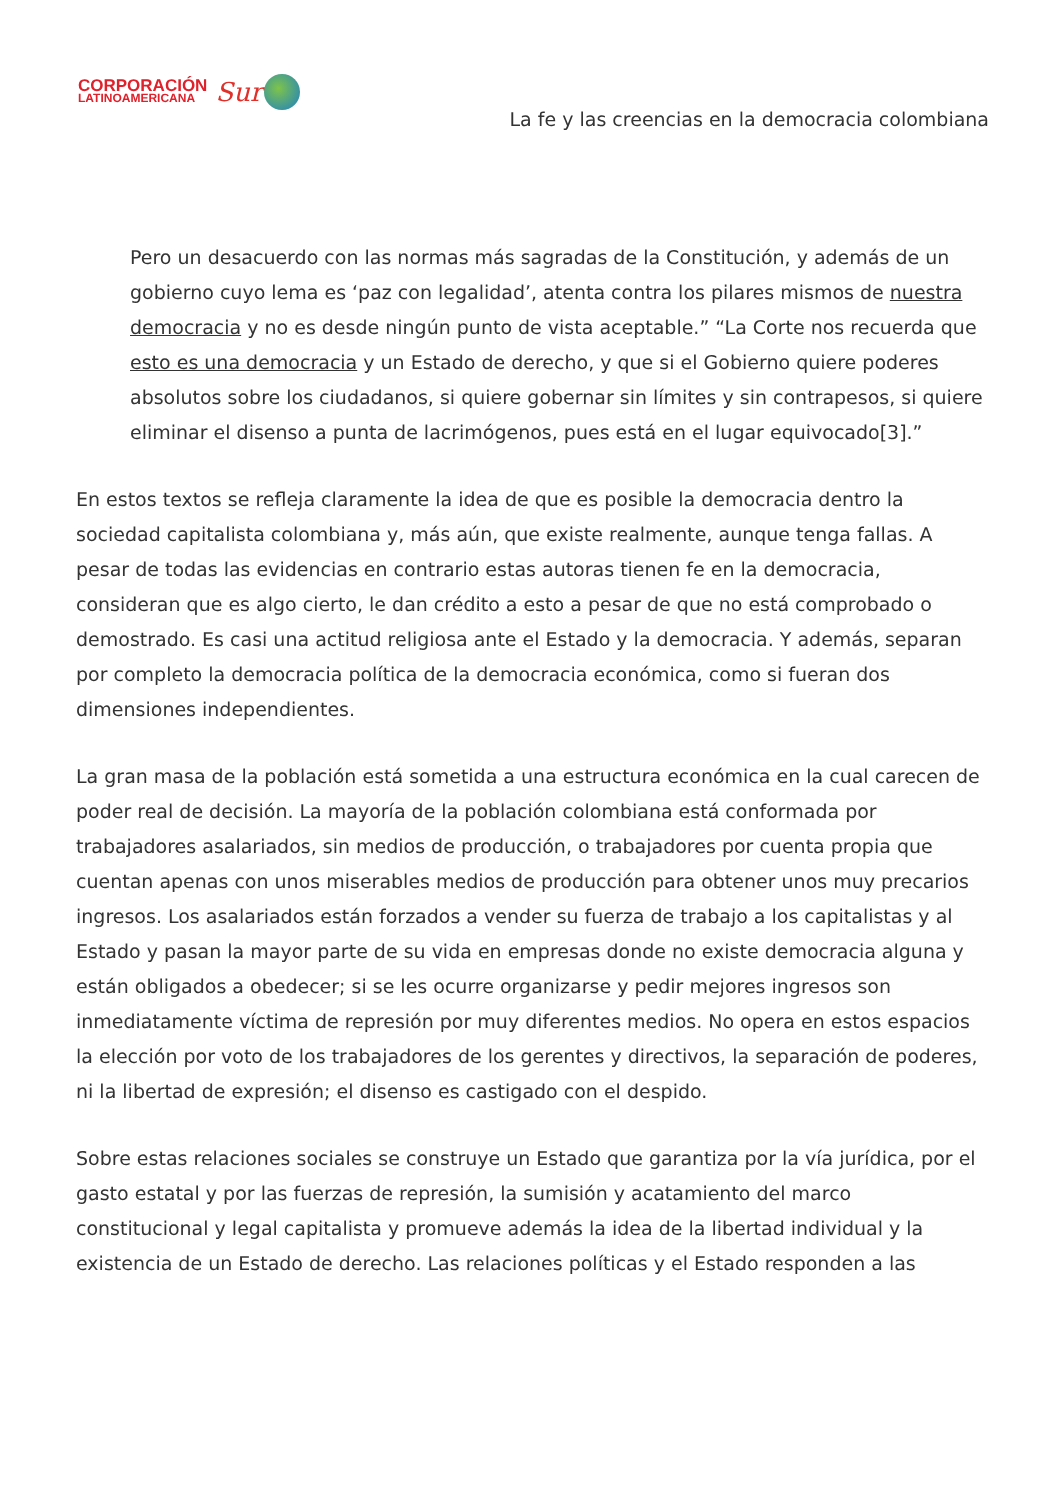CORPORACIÓN
LATINOAMERICANA
Sur
La fe y las creencias en la democracia colombiana
Pero un desacuerdo con las normas más sagradas de la Constitución, y además de un gobierno cuyo lema es ‘paz con legalidad’, atenta contra los pilares mismos de nuestra democracia y no es desde ningún punto de vista aceptable.” “La Corte nos recuerda que esto es una democracia y un Estado de derecho, y que si el Gobierno quiere poderes absolutos sobre los ciudadanos, si quiere gobernar sin límites y sin contrapesos, si quiere eliminar el disenso a punta de lacrimógenos, pues está en el lugar equivocado[3].”
En estos textos se refleja claramente la idea de que es posible la democracia dentro la sociedad capitalista colombiana y, más aún, que existe realmente, aunque tenga fallas. A pesar de todas las evidencias en contrario estas autoras tienen fe en la democracia, consideran que es algo cierto, le dan crédito a esto a pesar de que no está comprobado o demostrado. Es casi una actitud religiosa ante el Estado y la democracia. Y además, separan por completo la democracia política de la democracia económica, como si fueran dos dimensiones independientes.
La gran masa de la población está sometida a una estructura económica en la cual carecen de poder real de decisión. La mayoría de la población colombiana está conformada por trabajadores asalariados, sin medios de producción, o trabajadores por cuenta propia que cuentan apenas con unos miserables medios de producción para obtener unos muy precarios ingresos. Los asalariados están forzados a vender su fuerza de trabajo a los capitalistas y al Estado y pasan la mayor parte de su vida en empresas donde no existe democracia alguna y están obligados a obedecer; si se les ocurre organizarse y pedir mejores ingresos son inmediatamente víctima de represión por muy diferentes medios. No opera en estos espacios la elección por voto de los trabajadores de los gerentes y directivos, la separación de poderes, ni la libertad de expresión; el disenso es castigado con el despido.
Sobre estas relaciones sociales se construye un Estado que garantiza por la vía jurídica, por el gasto estatal y por las fuerzas de represión, la sumisión y acatamiento del marco constitucional y legal capitalista y promueve además la idea de la libertad individual y la existencia de un Estado de derecho. Las relaciones políticas y el Estado responden a las